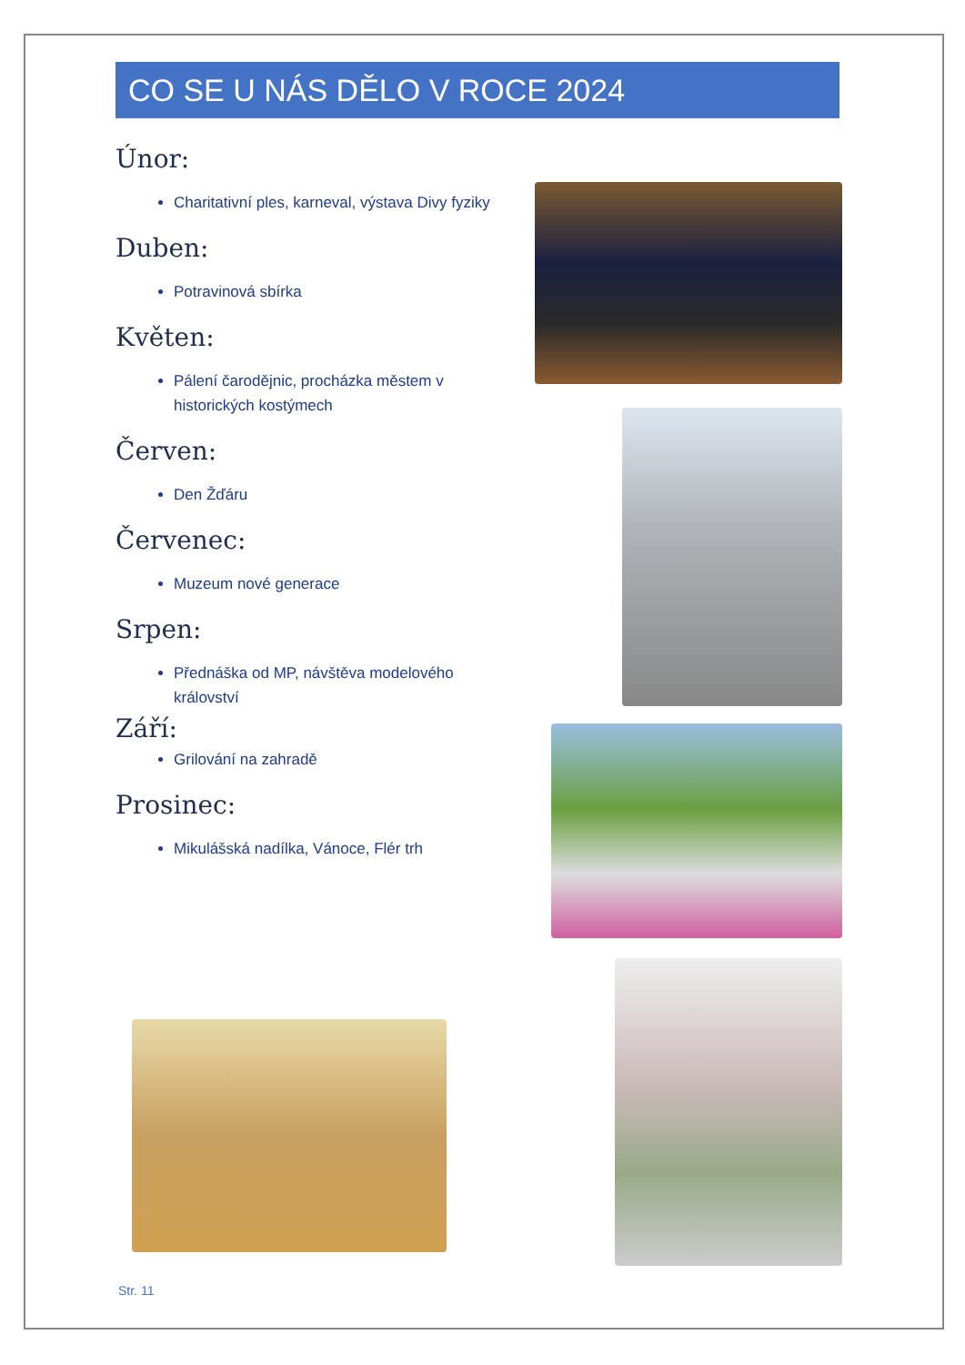CO SE U NÁS DĚLO V ROCE 2024
Únor:
Charitativní ples, karneval, výstava Divy fyziky
Duben:
Potravinová sbírka
Květen:
Pálení čarodějnic, procházka městem v historických kostýmech
Červen:
Den Žďáru
Červenec:
Muzeum nové generace
Srpen:
Přednáška od MP, návštěva modelového království
Září:
Grilování na zahradě
Prosinec:
Mikulášská nadílka, Vánoce, Flér trh
Str. 11